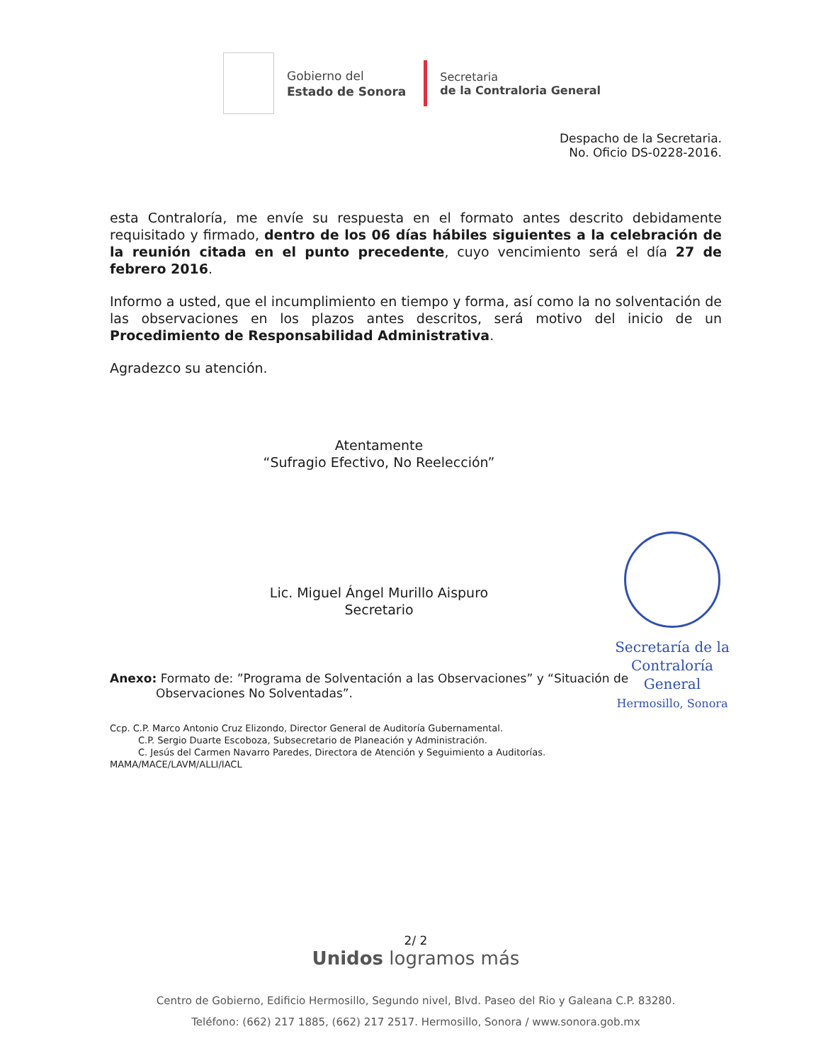Gobierno del
Estado de Sonora
Secretaria
de la Contraloria General
Despacho de la Secretaria.
No. Oficio DS-0228-2016.
esta Contraloría, me envíe su respuesta en el formato antes descrito debidamente requisitado y firmado, dentro de los 06 días hábiles siguientes a la celebración de la reunión citada en el punto precedente, cuyo vencimiento será el día 27 de febrero 2016.
Informo a usted, que el incumplimiento en tiempo y forma, así como la no solventación de las observaciones en los plazos antes descritos, será motivo del inicio de un Procedimiento de Responsabilidad Administrativa.
Agradezco su atención.
Atentamente
“Sufragio Efectivo, No Reelección”
Lic. Miguel Ángel Murillo Aispuro
Secretario
Secretaría de la
Contraloría General
Hermosillo, Sonora
Anexo: Formato de: ”Programa de Solventación a las Observaciones” y “Situación de
Observaciones No Solventadas”.
Ccp. C.P. Marco Antonio Cruz Elizondo, Director General de Auditoría Gubernamental.
C.P. Sergio Duarte Escoboza, Subsecretario de Planeación y Administración.
C. Jesús del Carmen Navarro Paredes, Directora de Atención y Seguimiento a Auditorías.
MAMA/MACE/LAVM/ALLI/IACL
2/ 2
Unidos logramos más
Centro de Gobierno, Edificio Hermosillo, Segundo nivel, Blvd. Paseo del Rio y Galeana C.P. 83280.
Teléfono: (662) 217 1885, (662) 217 2517. Hermosillo, Sonora / www.sonora.gob.mx